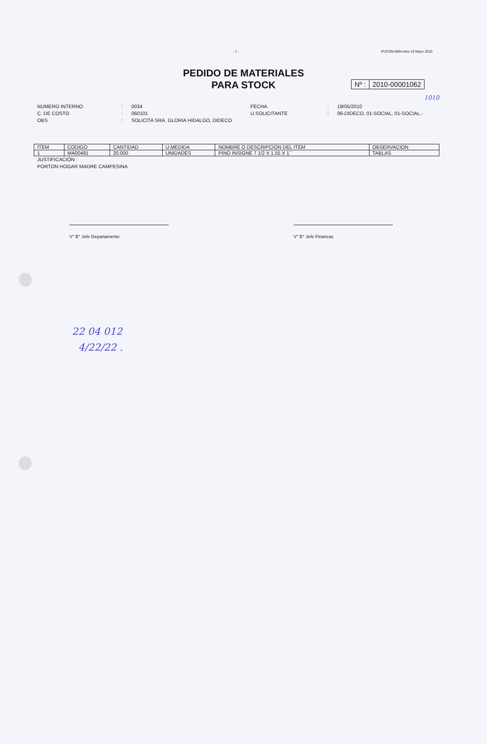- 1 - PUCON,Miércoles 19 Mayo 2010
PEDIDO DE MATERIALES
PARA STOCK
Nº : 2010-00001062
1010
NUMERO INTERNO: 0034 FECHA: 19/05/2010 C. DE COSTO: 060101 U.SOLICITANTE: 06-DIDECO, 01-SOCIAL, 01-SOCIAL.- OBS: SOLICITA SRA. GLORIA HIDALGO, DIDECO
| ITEM | CODIGO | CANTIDAD | U.MEDIDA | NOMBRE O DESCRIPCION DEL ITEM | OBSERVACION |
| --- | --- | --- | --- | --- | --- |
| 1 | MA00491 | 20.000 | UNIDADES | PINO INSIGNE 7 1/2 X 1.55 X 1´´ | TABLAS |
JUSTIFICACIÓN :
PORTON HOGAR MADRE CAMPESINA
V° B° Jefe Departamento V° B° Jefe Finanzas
22 04 012
4/22/22 .